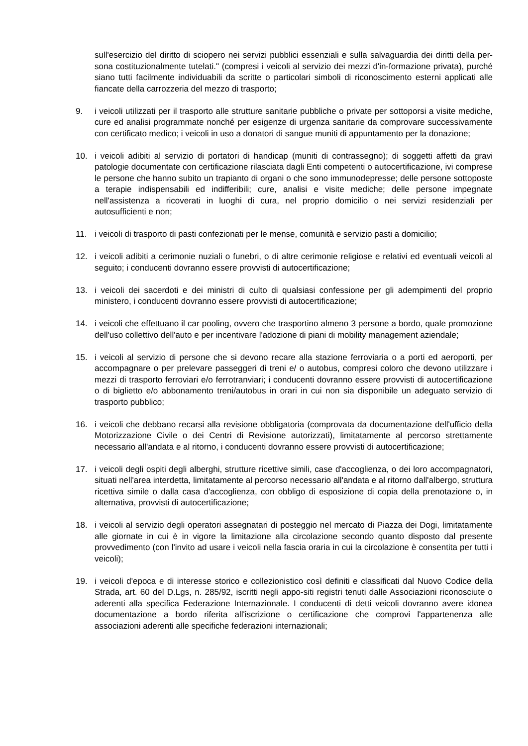sull'esercizio del diritto di sciopero nei servizi pubblici essenziali e sulla salvaguardia dei diritti della per-sona costituzionalmente tutelati." (compresi i veicoli al servizio dei mezzi d'in-formazione privata), purché siano tutti facilmente individuabili da scritte o particolari simboli di riconoscimento esterni applicati alle fiancate della carrozzeria del mezzo di trasporto;
9. i veicoli utilizzati per il trasporto alle strutture sanitarie pubbliche o private per sottoporsi a visite mediche, cure ed analisi programmate nonché per esigenze di urgenza sanitarie da comprovare successivamente con certificato medico; i veicoli in uso a donatori di sangue muniti di appuntamento per la donazione;
10. i veicoli adibiti al servizio di portatori di handicap (muniti di contrassegno); di soggetti affetti da gravi patologie documentate con certificazione rilasciata dagli Enti competenti o autocertificazione, ivi comprese le persone che hanno subito un trapianto di organi o che sono immunodepresse; delle persone sottoposte a terapie indispensabili ed indifferibili; cure, analisi e visite mediche; delle persone impegnate nell'assistenza a ricoverati in luoghi di cura, nel proprio domicilio o nei servizi residenziali per autosufficienti e non;
11. i veicoli di trasporto di pasti confezionati per le mense, comunità e servizio pasti a domicilio;
12. i veicoli adibiti a cerimonie nuziali o funebri, o di altre cerimonie religiose e relativi ed eventuali veicoli al seguito; i conducenti dovranno essere provvisti di autocertificazione;
13. i veicoli dei sacerdoti e dei ministri di culto di qualsiasi confessione per gli adempimenti del proprio ministero, i conducenti dovranno essere provvisti di autocertificazione;
14. i veicoli che effettuano il car pooling, ovvero che trasportino almeno 3 persone a bordo, quale promozione dell'uso collettivo dell'auto e per incentivare l'adozione di piani di mobility management aziendale;
15. i veicoli al servizio di persone che si devono recare alla stazione ferroviaria o a porti ed aeroporti, per accompagnare o per prelevare passeggeri di treni e/ o autobus, compresi coloro che devono utilizzare i mezzi di trasporto ferroviari e/o ferrotranviari; i conducenti dovranno essere provvisti di autocertificazione o di biglietto e/o abbonamento treni/autobus in orari in cui non sia disponibile un adeguato servizio di trasporto pubblico;
16. i veicoli che debbano recarsi alla revisione obbligatoria (comprovata da documentazione dell'ufficio della Motorizzazione Civile o dei Centri di Revisione autorizzati), limitatamente al percorso strettamente necessario all'andata e al ritorno, i conducenti dovranno essere provvisti di autocertificazione;
17. i veicoli degli ospiti degli alberghi, strutture ricettive simili, case d'accoglienza, o dei loro accompagnatori, situati nell'area interdetta, limitatamente al percorso necessario all'andata e al ritorno dall'albergo, struttura ricettiva simile o dalla casa d'accoglienza, con obbligo di esposizione di copia della prenotazione o, in alternativa, provvisti di autocertificazione;
18. i veicoli al servizio degli operatori assegnatari di posteggio nel mercato di Piazza dei Dogi, limitatamente alle giornate in cui è in vigore la limitazione alla circolazione secondo quanto disposto dal presente provvedimento (con l'invito ad usare i veicoli nella fascia oraria in cui la circolazione è consentita per tutti i veicoli);
19. i veicoli d'epoca e di interesse storico e collezionistico così definiti e classificati dal Nuovo Codice della Strada, art. 60 del D.Lgs, n. 285/92, iscritti negli appo-siti registri tenuti dalle Associazioni riconosciute o aderenti alla specifica Federazione Internazionale. I conducenti di detti veicoli dovranno avere idonea documentazione a bordo riferita all'iscrizione o certificazione che comprovi l'appartenenza alle associazioni aderenti alle specifiche federazioni internazionali;